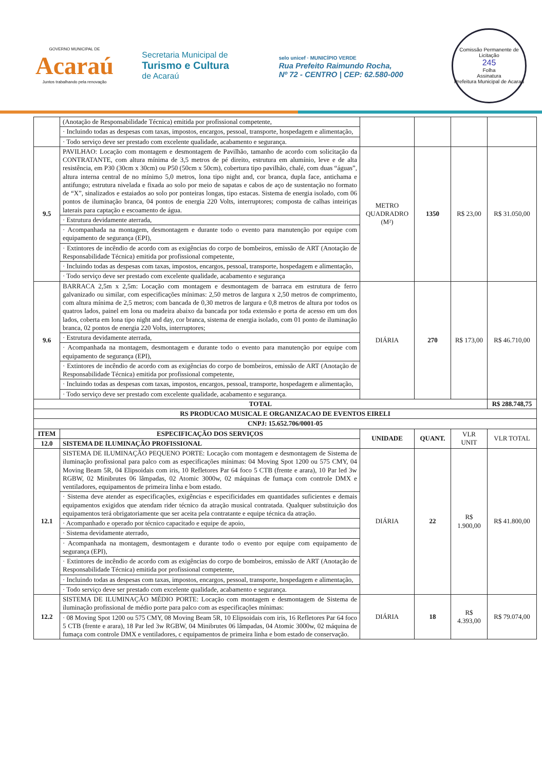GOVERNO MUNICIPAL DE
Acaraú
Juntos trabalhando pela renovação
Secretaria Municipal de
Turismo e Cultura
de Acaraú
selo unicef · MUNICÍPIO VERDE
Rua Prefeito Raimundo Rocha,
Nº 72 - CENTRO | CEP: 62.580-000
Comissão Permanente de Licitação
245
Folha
Assinatura
Prefeitura Municipal de Acaraú
| | (Anotação de Responsabilidade Técnica) emitida por profissional competente, | | | | |
| | · Incluindo todas as despesas com taxas, impostos, encargos, pessoal, transporte, hospedagem e alimentação, | | | | |
| | · Todo serviço deve ser prestado com excelente qualidade, acabamento e segurança. | | | | |
| 9.5 | PAVILHAO: Locação com montagem e desmontagem de Pavilhão, tamanho de acordo com solicitação da CONTRATANTE, com altura mínima de 3,5 metros de pé direito, estrutura em alumínio, leve e de alta resistência, em P30 (30cm x 30cm) ou P50 (50cm x 50cm), cobertura tipo pavilhão, chalé, com duas “águas”, altura interna central de no mínimo 5,0 metros, lona tipo night and, cor branca, dupla face, antichama e antifungo; estrutura nivelada e fixada ao solo por meio de sapatas e cabos de aço de sustentação no formato de “X”, sinalizados e estaiados ao solo por ponteiras longas, tipo estacas. Sistema de energia isolado, com 06 pontos de iluminação branca, 04 pontos de energia 220 Volts, interruptores; composta de calhas inteiriças laterais para captação e escoamento de água. | METRO QUADRADRO (M²) | 1350 | R$ 23,00 | R$ 31.050,00 |
| | · Estrutura devidamente aterrada, | | | | |
| | · Acompanhada na montagem, desmontagem e durante todo o evento para manutenção por equipe com equipamento de segurança (EPI), | | | | |
| | · Extintores de incêndio de acordo com as exigências do corpo de bombeiros, emissão de ART (Anotação de Responsabilidade Técnica) emitida por profissional competente, | | | | |
| | · Incluindo todas as despesas com taxas, impostos, encargos, pessoal, transporte, hospedagem e alimentação, | | | | |
| | · Todo serviço deve ser prestado com excelente qualidade, acabamento e segurança | | | | |
| 9.6 | BARRACA 2,5m x 2,5m: Locação com montagem e desmontagem de barraca em estrutura de ferro galvanizado ou similar, com especificações mínimas: 2,50 metros de largura x 2,50 metros de comprimento, com altura mínima de 2,5 metros; com bancada de 0,30 metros de largura e 0,8 metros de altura por todos os quatros lados, painel em lona ou madeira abaixo da bancada por toda extensão e porta de acesso em um dos lados, coberta em lona tipo night and day, cor branca, sistema de energia isolado, com 01 ponto de iluminação branca, 02 pontos de energia 220 Volts, interruptores; | DIÁRIA | 270 | R$ 173,00 | R$ 46.710,00 |
| | · Estrutura devidamente aterrada, | | | | |
| | · Acompanhada na montagem, desmontagem e durante todo o evento para manutenção por equipe com equipamento de segurança (EPI), | | | | |
| | · Extintores de incêndio de acordo com as exigências do corpo de bombeiros, emissão de ART (Anotação de Responsabilidade Técnica) emitida por profissional competente, | | | | |
| | · Incluindo todas as despesas com taxas, impostos, encargos, pessoal, transporte, hospedagem e alimentação, | | | | |
| | · Todo serviço deve ser prestado com excelente qualidade, acabamento e segurança. | | | | |
| TOTAL | | | | | R$ 288.748,75 |
| RS PRODUCAO MUSICAL E ORGANIZACAO DE EVENTOS EIRELI | | | | | |
| CNPJ: 15.652.706/0001-05 | | | | | |
| ITEM | ESPECIFICAÇÃO DOS SERVIÇOS | UNIDADE | QUANT. | VLR UNIT | VLR TOTAL |
| 12.0 | SISTEMA DE ILUMINAÇÃO PROFISSIONAL | | | | |
| 12.1 | SISTEMA DE ILUMINAÇÃO PEQUENO PORTE: Locação com montagem e desmontagem de Sistema de iluminação profissional para palco com as especificações mínimas: 04 Moving Spot 1200 ou 575 CMY, 04 Moving Beam 5R, 04 Elipsoidais com iris, 10 Refletores Par 64 foco 5 CTB (frente e arara), 10 Par led 3w RGBW, 02 Minibrutes 06 lâmpadas, 02 Atomic 3000w, 02 máquinas de fumaça com controle DMX e ventiladores, equipamentos de primeira linha e bom estado. | DIÁRIA | 22 | R$ 1.900,00 | R$ 41.800,00 |
| | · Sistema deve atender as especificações, exigências e especificidades em quantidades suficientes e demais equipamentos exigidos que atendam rider técnico da atração musical contratada. Qualquer substituição dos equipamentos terá obrigatoriamente que ser aceita pela contratante e equipe técnica da atração. | | | | |
| | · Acompanhado e operado por técnico capacitado e equipe de apoio, | | | | |
| | · Sistema devidamente aterrado, | | | | |
| | · Acompanhada na montagem, desmontagem e durante todo o evento por equipe com equipamento de segurança (EPI), | | | | |
| | · Extintores de incêndio de acordo com as exigências do corpo de bombeiros, emissão de ART (Anotação de Responsabilidade Técnica) emitida por profissional competente, | | | | |
| | · Incluindo todas as despesas com taxas, impostos, encargos, pessoal, transporte, hospedagem e alimentação, | | | | |
| | · Todo serviço deve ser prestado com excelente qualidade, acabamento e segurança. | | | | |
| 12.2 | SISTEMA DE ILUMINAÇÃO MÉDIO PORTE: Locação com montagem e desmontagem de Sistema de iluminação profissional de médio porte para palco com as especificações mínimas: | DIÁRIA | 18 | R$ 4.393,00 | R$ 79.074,00 |
| | · 08 Moving Spot 1200 ou 575 CMY, 08 Moving Beam 5R, 10 Elipsoidais com iris, 16 Refletores Par 64 foco 5 CTB (frente e arara), 18 Par led 3w RGBW, 04 Minibrutes 06 lâmpadas, 04 Atomic 3000w, 02 máquina de fumaça com controle DMX e ventiladores, c equipamentos de primeira linha e bom estado de conservação. | | | | |